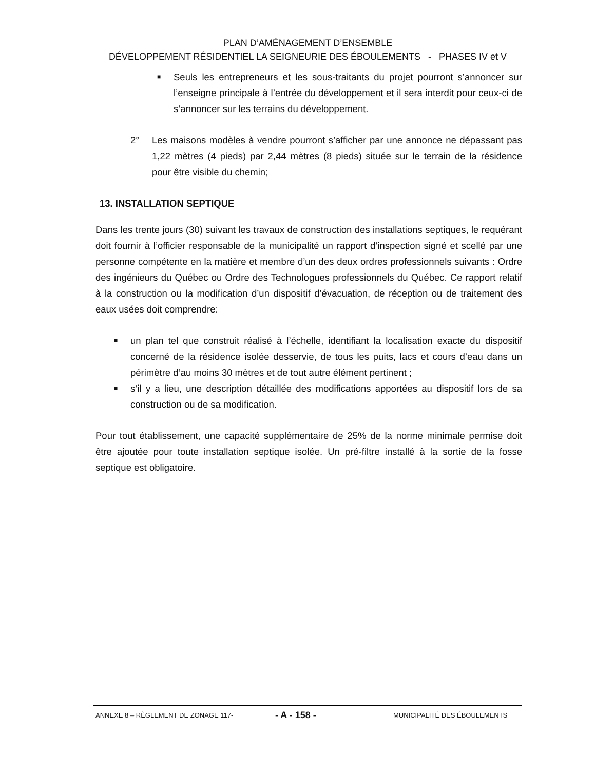PLAN D’AMÉNAGEMENT D’ENSEMBLE
DÉVELOPPEMENT RÉSIDENTIEL LA SEIGNEURIE DES ÉBOULEMENTS - PHASES IV et V
■ Seuls les entrepreneurs et les sous-traitants du projet pourront s’annoncer sur l’enseigne principale à l’entrée du développement et il sera interdit pour ceux-ci de s’annoncer sur les terrains du développement.
2° Les maisons modèles à vendre pourront s’afficher par une annonce ne dépassant pas 1,22 mètres (4 pieds) par 2,44 mètres (8 pieds) située sur le terrain de la résidence pour être visible du chemin;
13. INSTALLATION SEPTIQUE
Dans les trente jours (30) suivant les travaux de construction des installations septiques, le requérant doit fournir à l’officier responsable de la municipalité un rapport d’inspection signé et scellé par une personne compétente en la matière et membre d’un des deux ordres professionnels suivants : Ordre des ingénieurs du Québec ou Ordre des Technologues professionnels du Québec. Ce rapport relatif à la construction ou la modification d’un dispositif d’évacuation, de réception ou de traitement des eaux usées doit comprendre:
■ un plan tel que construit réalisé à l’échelle, identifiant la localisation exacte du dispositif concerné de la résidence isolée desservie, de tous les puits, lacs et cours d’eau dans un périmètre d’au moins 30 mètres et de tout autre élément pertinent ;
■ s’il y a lieu, une description détaillée des modifications apportées au dispositif lors de sa construction ou de sa modification.
Pour tout établissement, une capacité supplémentaire de 25% de la norme minimale permise doit être ajoutée pour toute installation septique isolée. Un pré-filtre installé à la sortie de la fosse septique est obligatoire.
ANNEXE 8 – RÈGLEMENT DE ZONAGE 117- - A - 158 - MUNICIPALITÉ DES ÉBOULEMENTS